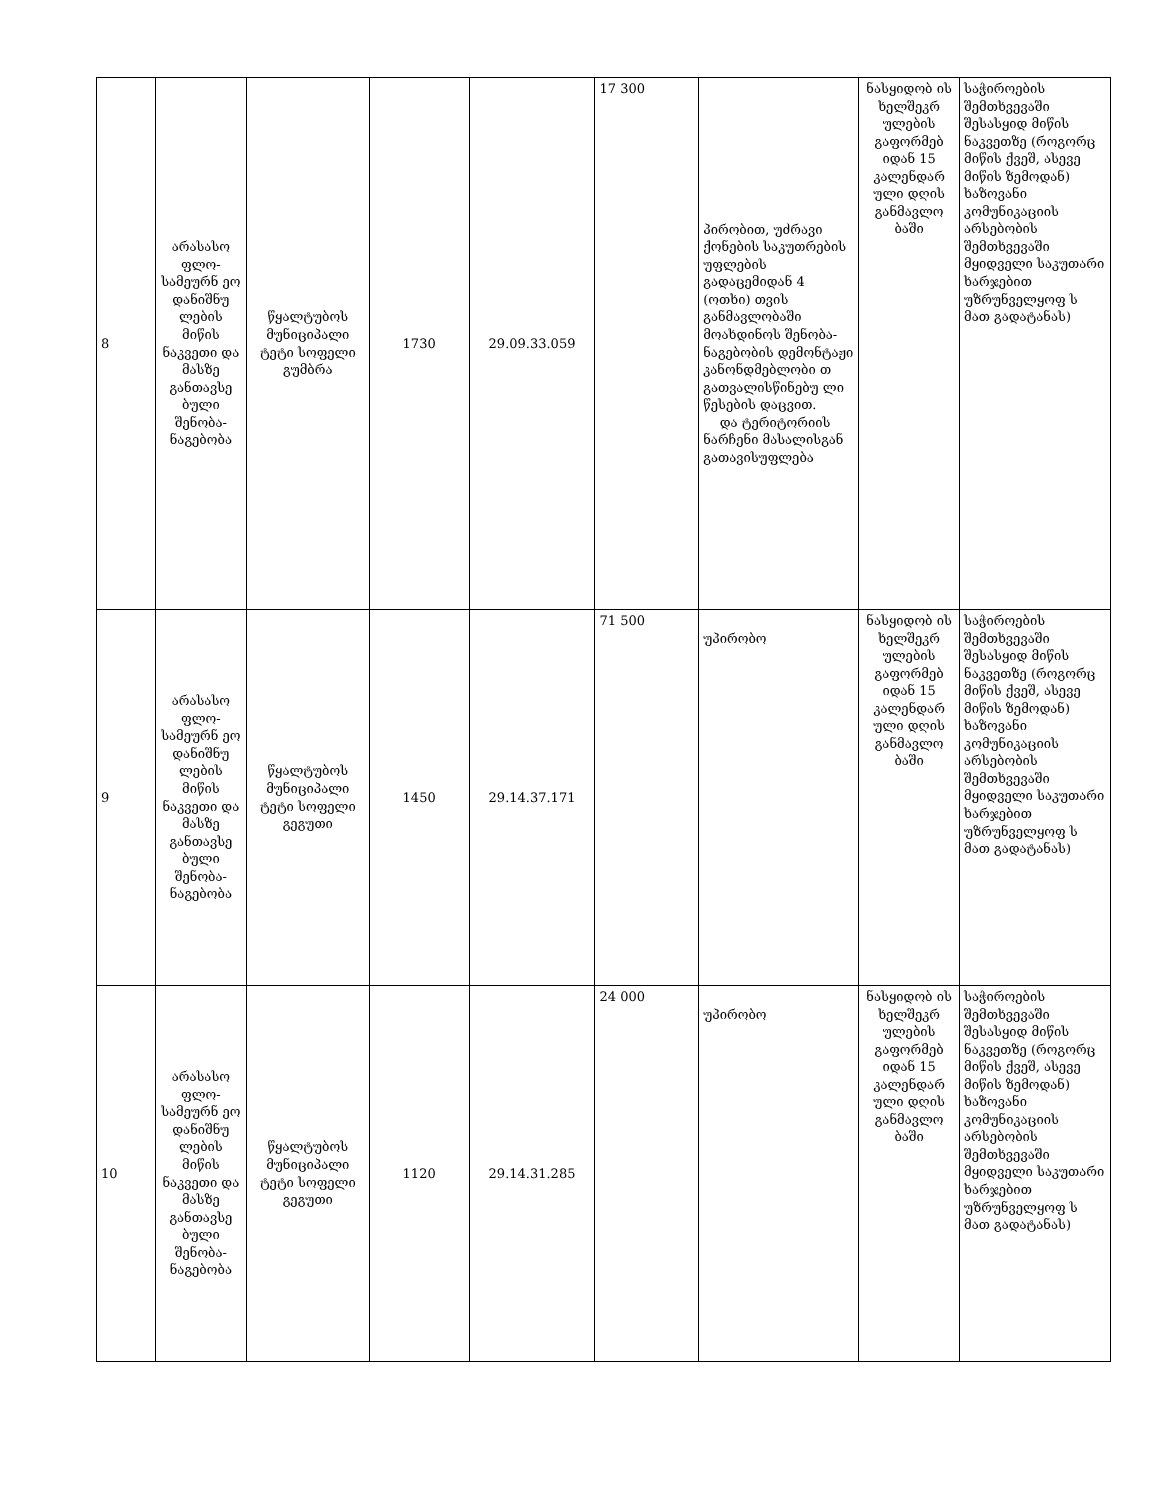| 8 | არასასო ფლო-სამეურნ ეო დანიშნუ ლების მიწის ნაკვეთი და მასზე განთავსე ბული შენობა-ნაგებობა | წყალტუბოს მუნიციპალი ტეტი სოფელი გუმბრა | 1730 | 29.09.33.059 | 17 300 | პირობით, უძრავი ქონების საკუთრების უფლების გადაცემიდან 4 (ოთხი) თვის განმავლობაში მოახდინოს შენობა-ნაგებობის დემონტაჟი კანონდმებლობი თ გათვალისწინებუ ლი წესების დაცვით. და ტერიტორიის ნარჩენი მასალისგან გათავისუფლება | ნასყიდობ ის ხელშეკრ ულების გაფორმებ იდან 15 კალენდარ ული დღის განმავლო ბაში | საჭიროების შემთხვევაში შესასყიდ მიწის ნაკვეთზე (როგორც მიწის ქვეშ, ასევე მიწის ზემოდან) ხაზოვანი კომუნიკაციის არსებობის შემთხვევაში მყიდველი საკუთარი ხარჯებით უზრუნველყოფ ს მათ გადატანას) |
| 9 | არასასო ფლო-სამეურნ ეო დანიშნუ ლების მიწის ნაკვეთი და მასზე განთავსე ბული შენობა-ნაგებობა | წყალტუბოს მუნიციპალი ტეტი სოფელი გეგუთი | 1450 | 29.14.37.171 | 71 500 | უპირობო | ნასყიდობ ის ხელშეკრ ულების გაფორმებ იდან 15 კალენდარ ული დღის განმავლო ბაში | საჭიროების შემთხვევაში შესასყიდ მიწის ნაკვეთზე (როგორც მიწის ქვეშ, ასევე მიწის ზემოდან) ხაზოვანი კომუნიკაციის არსებობის შემთხვევაში მყიდველი საკუთარი ხარჯებით უზრუნველყოფ ს მათ გადატანას) |
| 10 | არასასო ფლო-სამეურნ ეო დანიშნუ ლების მიწის ნაკვეთი და მასზე განთავსე ბული შენობა-ნაგებობა | წყალტუბოს მუნიციპალი ტეტი სოფელი გეგუთი | 1120 | 29.14.31.285 | 24 000 | უპირობო | ნასყიდობ ის ხელშეკრ ულების გაფორმებ იდან 15 კალენდარ ული დღის განმავლო ბაში | საჭიროების შემთხვევაში შესასყიდ მიწის ნაკვეთზე (როგორც მიწის ქვეშ, ასევე მიწის ზემოდან) ხაზოვანი კომუნიკაციის არსებობის შემთხვევაში მყიდველი საკუთარი ხარჯებით უზრუნველყოფ ს მათ გადატანას) |